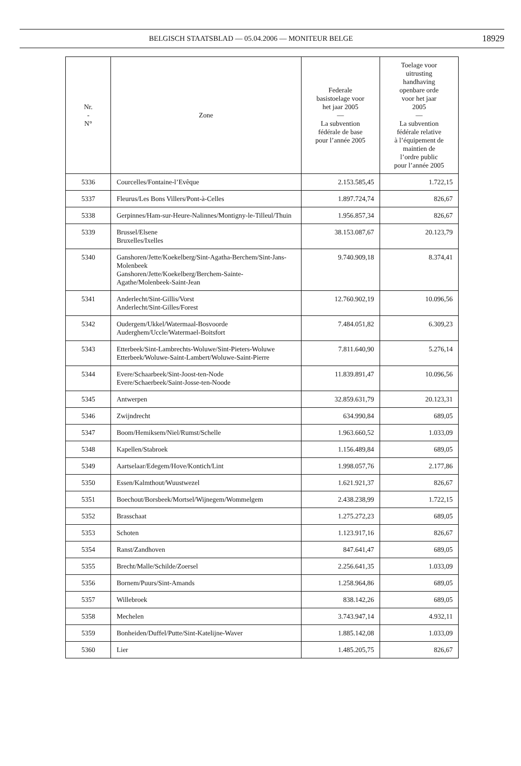BELGISCH STAATSBLAD — 05.04.2006 — MONITEUR BELGE 18929
| Nr. - N° | Zone | Federale basistoelage voor het jaar 2005 — La subvention fédérale de base pour l’année 2005 | Toelage voor uitrusting handhaving openbare orde voor het jaar 2005 — La subvention fédérale relative à l’équipement de maintien de l’ordre public pour l’année 2005 |
| --- | --- | --- | --- |
| 5336 | Courcelles/Fontaine-l’Evêque | 2.153.585,45 | 1.722,15 |
| 5337 | Fleurus/Les Bons Villers/Pont-à-Celles | 1.897.724,74 | 826,67 |
| 5338 | Gerpinnes/Ham-sur-Heure-Nalinnes/Montigny-le-Tilleul/Thuin | 1.956.857,34 | 826,67 |
| 5339 | Brussel/Elsene Bruxelles/Ixelles | 38.153.087,67 | 20.123,79 |
| 5340 | Ganshoren/Jette/Koekelberg/Sint-Agatha-Berchem/Sint-Jans-Molenbeek Ganshoren/Jette/Koekelberg/Berchem-Sainte-Agathe/Molenbeek-Saint-Jean | 9.740.909,18 | 8.374,41 |
| 5341 | Anderlecht/Sint-Gillis/Vorst Anderlecht/Sint-Gilles/Forest | 12.760.902,19 | 10.096,56 |
| 5342 | Oudergem/Ukkel/Watermaal-Bosvoorde Auderghem/Uccle/Watermael-Boitsfort | 7.484.051,82 | 6.309,23 |
| 5343 | Etterbeek/Sint-Lambrechts-Woluwe/Sint-Pieters-Woluwe Etterbeek/Woluwe-Saint-Lambert/Woluwe-Saint-Pierre | 7.811.640,90 | 5.276,14 |
| 5344 | Evere/Schaarbeek/Sint-Joost-ten-Node Evere/Schaerbeek/Saint-Josse-ten-Noode | 11.839.891,47 | 10.096,56 |
| 5345 | Antwerpen | 32.859.631,79 | 20.123,31 |
| 5346 | Zwijndrecht | 634.990,84 | 689,05 |
| 5347 | Boom/Hemiksem/Niel/Rumst/Schelle | 1.963.660,52 | 1.033,09 |
| 5348 | Kapellen/Stabroek | 1.156.489,84 | 689,05 |
| 5349 | Aartselaar/Edegem/Hove/Kontich/Lint | 1.998.057,76 | 2.177,86 |
| 5350 | Essen/Kalmthout/Wuustwezel | 1.621.921,37 | 826,67 |
| 5351 | Boechout/Borsbeek/Mortsel/Wijnegem/Wommelgem | 2.438.238,99 | 1.722,15 |
| 5352 | Brasschaat | 1.275.272,23 | 689,05 |
| 5353 | Schoten | 1.123.917,16 | 826,67 |
| 5354 | Ranst/Zandhoven | 847.641,47 | 689,05 |
| 5355 | Brecht/Malle/Schilde/Zoersel | 2.256.641,35 | 1.033,09 |
| 5356 | Bornem/Puurs/Sint-Amands | 1.258.964,86 | 689,05 |
| 5357 | Willebroek | 838.142,26 | 689,05 |
| 5358 | Mechelen | 3.743.947,14 | 4.932,11 |
| 5359 | Bonheiden/Duffel/Putte/Sint-Katelijne-Waver | 1.885.142,08 | 1.033,09 |
| 5360 | Lier | 1.485.205,75 | 826,67 |